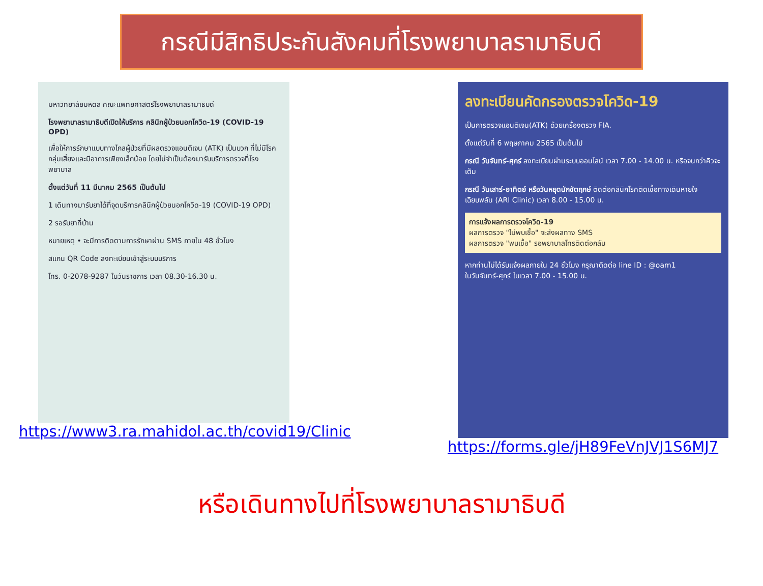กรณีมีสิทธิประกันสังคมที่โรงพยาบาลรามาธิบดี
มหาวิทยาลัยมหิดล คณะแพทยศาสตร์โรงพยาบาลรามาธิบดี
โรงพยาบาลรามาธิบดีเปิดให้บริการ คลินิกผู้ป่วยนอกโควิด-19 (COVID-19 OPD)
เพื่อให้การรักษาแบบทางไกลผู้ป่วยที่มีผลตรวจแอนติเจน (ATK) เป็นบวก ที่ไม่มีโรคกลุ่มเสี่ยงและมีอาการเพียงเล็กน้อย โดยไม่จำเป็นต้องมารับบริการตรวจที่โรงพยาบาล
ตั้งแต่วันที่ 11 มีนาคม 2565 เป็นต้นไป
1 เดินทางมารับยาได้ที่จุดบริการคลินิกผู้ป่วยนอกโควิด-19 (COVID-19 OPD)
2 รอรับยาที่บ้าน
หมายเหตุ • จะมีการติดตามการรักษาผ่าน SMS ภายใน 48 ชั่วโมง
สแกน QR Code ลงทะเบียนเข้าสู่ระบบบริการ
โทร. 0-2078-9287 ในวันราชการ เวลา 08.30-16.30 น.
https://www3.ra.mahidol.ac.th/covid19/Clinic
ลงทะเบียนคัดกรองตรวจโควิด-19
เป็นการตรวจแอนติเจน(ATK) ด้วยเครื่องตรวจ FIA.
ตั้งแต่วันที่ 6 พฤษภาคม 2565 เป็นต้นไป
กรณี วันจันทร์-ศุกร์ ลงทะเบียนผ่านระบบออนไลน์ เวลา 7.00 - 14.00 น. หรือจนกว่าคิวจะเต็ม
กรณี วันเสาร์-อาทิตย์ หรือวันหยุดนักขัตฤกษ์ ติดต่อคลินิกโรคติดเชื้อทางเดินหายใจเฉียบพลัน (ARI Clinic) เวลา 8.00 - 15.00 น.
การแจ้งผลการตรวจโควิด-19
ผลการตรวจ "ไม่พบเชื้อ" จะส่งผลทาง SMS
ผลการตรวจ "พบเชื้อ" รอพยาบาลโทรติดต่อกลับ
หากท่านไม่ได้รับแจ้งผลภายใน 24 ชั่วโมง กรุณาติดต่อ line ID : @oam1
ในวันจันทร์-ศุกร์ ในเวลา 7.00 - 15.00 น.
https://forms.gle/jH89FeVnJVJ1S6MJ7
หรือเดินทางไปที่โรงพยาบาลรามาธิบดี